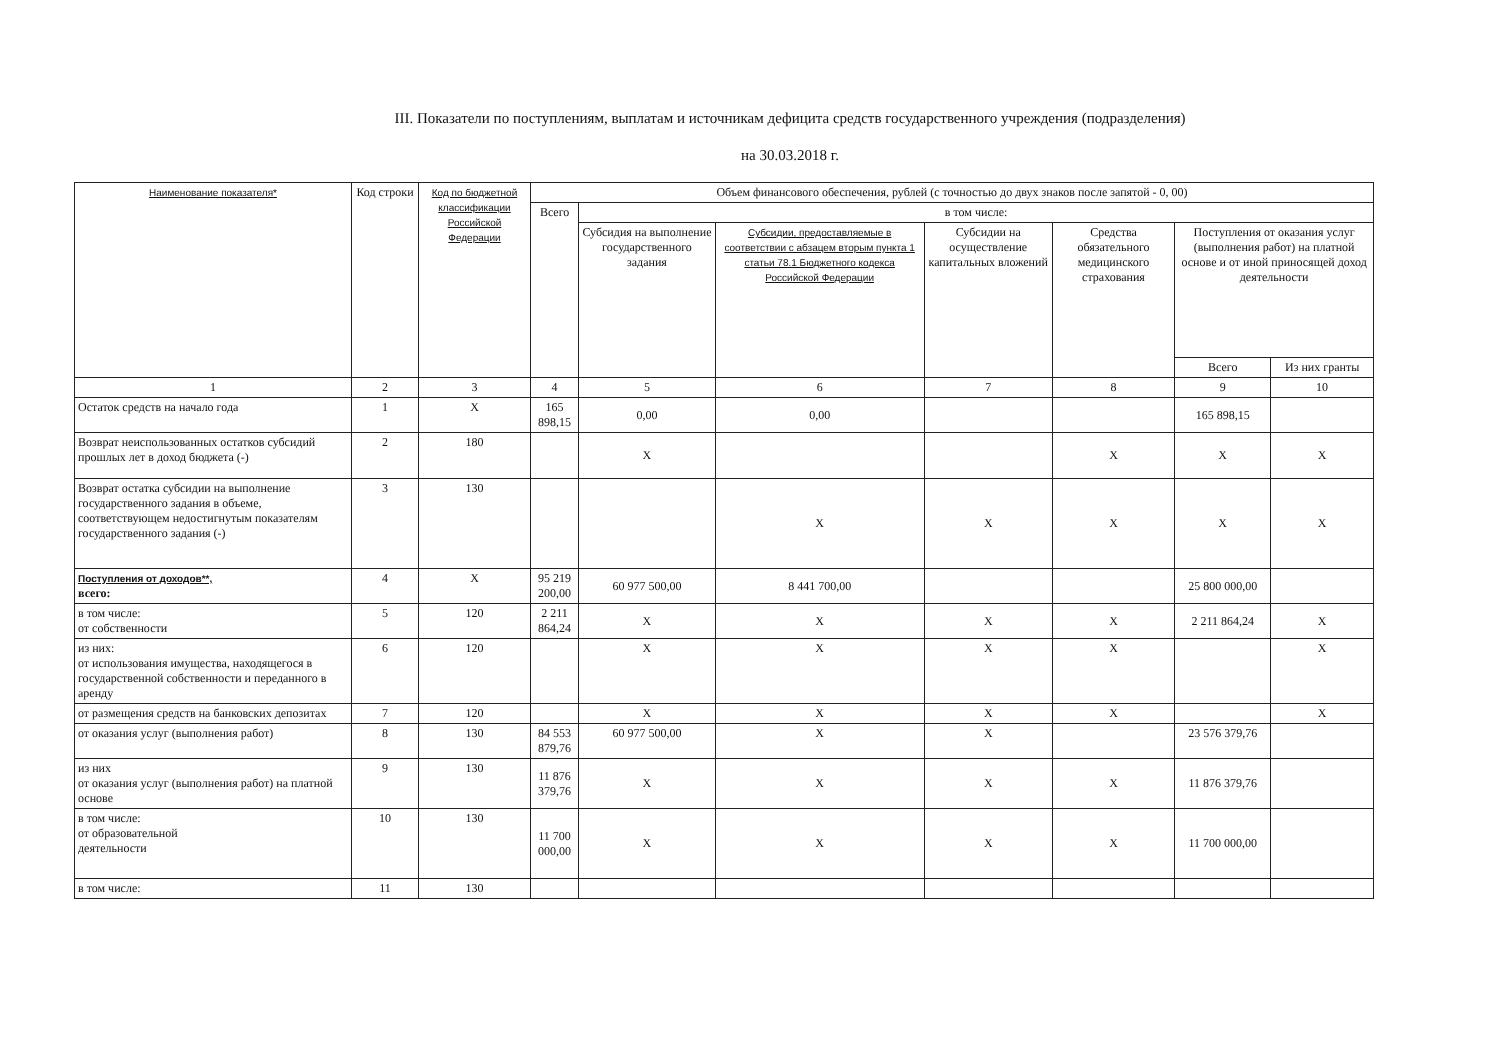III. Показатели по поступлениям, выплатам и источникам дефицита средств государственного учреждения (подразделения)
на 30.03.2018 г.
| Наименование показателя* | Код строки | Код по бюджетной классификации Российской Федерации | Объем финансового обеспечения, рублей (с точностью до двух знаков после запятой - 0, 00) | | | | | | |
| --- | --- | --- | --- | --- | --- | --- | --- | --- | --- |
| | | | Всего | в том числе: | | | | | |
| | | | | Субсидия на выполнение государственного задания | Субсидии, предоставляемые в соответствии с абзацем вторым пункта 1 статьи 78.1 Бюджетного кодекса Российской Федерации | Субсидии на осуществление капитальных вложений | Средства обязательного медицинского страхования | Поступления от оказания услуг (выполнения работ) на платной основе и от иной приносящей доход деятельности | |
| | | | | | | | | Всего | Из них гранты |
| 1 | 2 | 3 | 4 | 5 | 6 | 7 | 8 | 9 | 10 |
| Остаток средств на начало года | 1 | X | 165 898,15 | 0,00 | 0,00 | | | 165 898,15 | |
| Возврат неиспользованных остатков субсидий прошлых лет в доход бюджета (-) | 2 | 180 | | X | | | X | X | X |
| Возврат остатка субсидии на выполнение государственного задания в объеме, соответствующем недостигнутым показателям государственного задания (-) | 3 | 130 | | | X | X | X | X | X |
| Поступления от доходов**, всего: | 4 | X | 95 219 200,00 | 60 977 500,00 | 8 441 700,00 | | | 25 800 000,00 | |
| в том числе: от собственности | 5 | 120 | 2 211 864,24 | X | X | X | X | 2 211 864,24 | X |
| из них: от использования имущества, находящегося в государственной собственности и переданного в аренду | 6 | 120 | | X | X | X | X | | X |
| от размещения средств на банковских депозитах | 7 | 120 | | X | X | X | X | | X |
| от оказания услуг (выполнения работ) | 8 | 130 | 84 553 879,76 | 60 977 500,00 | X | X | | 23 576 379,76 | |
| из них от оказания услуг (выполнения работ) на платной основе | 9 | 130 | 11 876 379,76 | X | X | X | X | 11 876 379,76 | |
| в том числе: от образовательной деятельности | 10 | 130 | 11 700 000,00 | X | X | X | X | 11 700 000,00 | |
| в том числе: | 11 | 130 | | | | | | | |